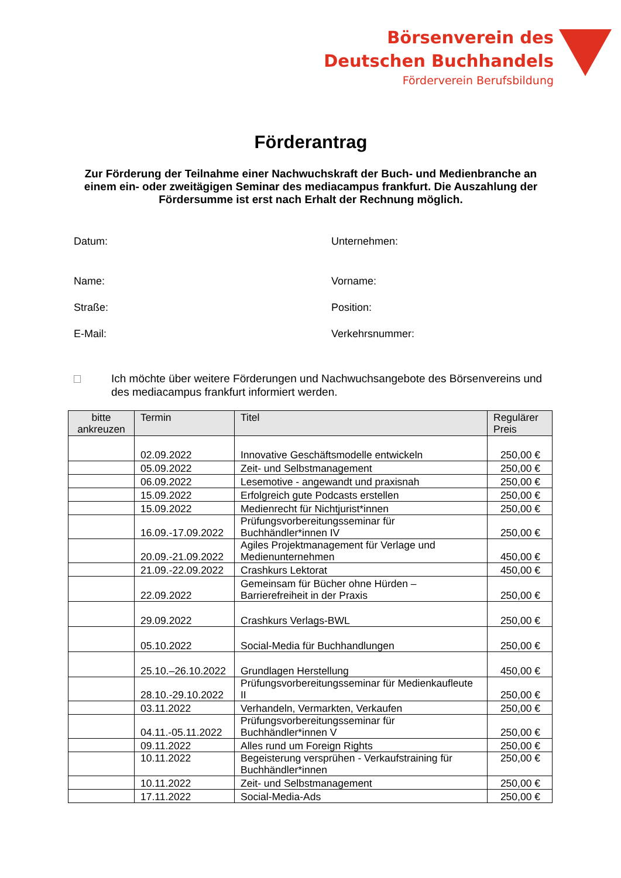Börsenverein des
Deutschen Buchhandels
Förderverein Berufsbildung
Förderantrag
Zur Förderung der Teilnahme einer Nachwuchskraft der Buch- und Medienbranche an einem ein- oder zweitägigen Seminar des mediacampus frankfurt. Die Auszahlung der Fördersumme ist erst nach Erhalt der Rechnung möglich.
Datum:
Unternehmen:
Name:
Vorname:
Straße:
Position:
E-Mail:
Verkehrsnummer:
Ich möchte über weitere Förderungen und Nachwuchsangebote des Börsenvereins und des mediacampus frankfurt informiert werden.
| bitte ankreuzen | Termin | Titel | Regulärer Preis |
| --- | --- | --- | --- |
| | 02.09.2022 | Innovative Geschäftsmodelle entwickeln | 250,00 € |
| | 05.09.2022 | Zeit- und Selbstmanagement | 250,00 € |
| | 06.09.2022 | Lesemotive - angewandt und praxisnah | 250,00 € |
| | 15.09.2022 | Erfolgreich gute Podcasts erstellen | 250,00 € |
| | 15.09.2022 | Medienrecht für Nichtjurist*innen | 250,00 € |
| | 16.09.-17.09.2022 | Prüfungsvorbereitungsseminar für Buchhändler*innen IV | 250,00 € |
| | 20.09.-21.09.2022 | Agiles Projektmanagement für Verlage und Medienunternehmen | 450,00 € |
| | 21.09.-22.09.2022 | Crashkurs Lektorat | 450,00 € |
| | 22.09.2022 | Gemeinsam für Bücher ohne Hürden – Barrierefreiheit in der Praxis | 250,00 € |
| | 29.09.2022 | Crashkurs Verlags-BWL | 250,00 € |
| | 05.10.2022 | Social-Media für Buchhandlungen | 250,00 € |
| | 25.10.–26.10.2022 | Grundlagen Herstellung | 450,00 € |
| | 28.10.-29.10.2022 | Prüfungsvorbereitungsseminar für Medienkaufleute II | 250,00 € |
| | 03.11.2022 | Verhandeln, Vermarkten, Verkaufen | 250,00 € |
| | 04.11.-05.11.2022 | Prüfungsvorbereitungsseminar für Buchhändler*innen V | 250,00 € |
| | 09.11.2022 | Alles rund um Foreign Rights | 250,00 € |
| | 10.11.2022 | Begeisterung versprühen - Verkaufstraining für Buchhändler*innen | 250,00 € |
| | 10.11.2022 | Zeit- und Selbstmanagement | 250,00 € |
| | 17.11.2022 | Social-Media-Ads | 250,00 € |